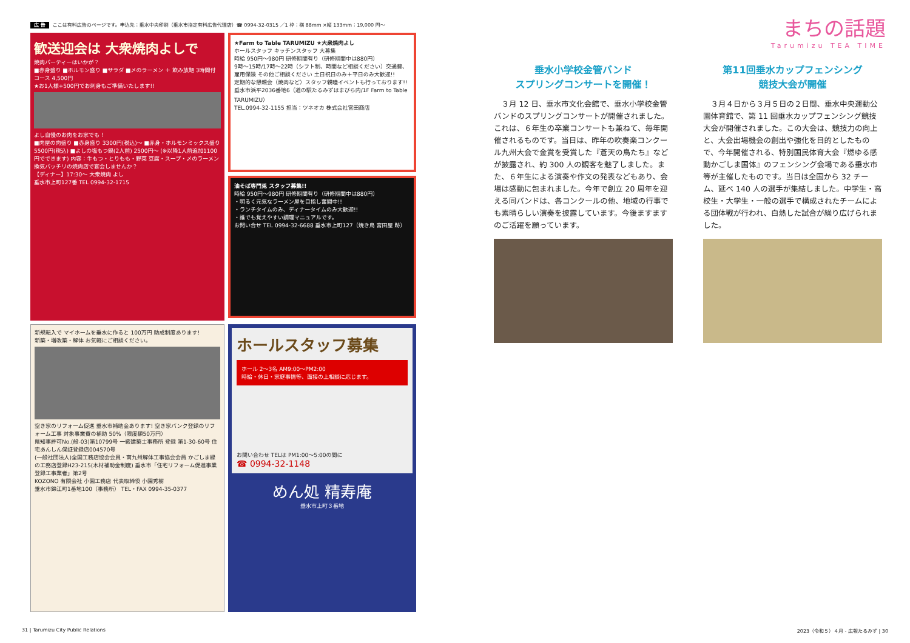広 告 ここは有料広告のページです。申込先：垂水中央印刷（垂水市指定有料広告代理店）☎ 0994-32-0315 ／1 枠：横 88mm ×縦 133mm：19,000 円〜
歓送迎会は 大衆焼肉よしで
焼肉パーティーはいかが？
■赤身盛り ■ホルモン盛り ■サラダ ■〆のラーメン ＋ 飲み放題 3時間付コース 4,500円
★お1人様+500円でお刺身もご準備いたします!!
よし自慢のお肉をお家でも！
■肉屋の肉盛り ■赤身盛り 3300円(税込)〜 ■赤身・ホルモンミックス盛り 5500円(税込) ■よしの塩もつ鍋(2人前) 2500円〜 (※以降1人前追加1100円でできます) 内容：牛もつ・とりもも・野菜 豆腐・スープ・〆のラーメン
換気バッチリの焼肉店で宴会しませんか？
【ディナー】17:30〜 大衆焼肉 よし
垂水市上町127番 TEL 0994-32-1715
★Farm to Table TARUMIZU ★大衆焼肉よし
ホールスタッフ キッチンスタッフ 大募集
時給 950円〜980円 研修期間有り（研修期間中は880円）
9時〜15時/17時〜22時（シフト制、時間など相談ください）交通費、雇用保険 その他ご相談ください 土日祝日のみ＋平日のみ大歓迎!!
定期的な懇親会（焼肉など）スタッフ親睦イベントも行っております!!
垂水市浜平2036番地6（道の駅たるみずはまびら内/1F Farm to Table TARUMIZU）
TEL.0994-32-1155 担当：ツネオカ 株式会社宮田商店
油そば専門兎 スタッフ募集!!
時給 950円〜980円 研修期間有り（研修期間中は880円）
・明るく元気なラーメン屋を目指し奮闘中!!
・ランチタイムのみ、ディナータイムのみ大歓迎!!
・誰でも覚えやすい調理マニュアルです。
お問い合せ TEL 0994-32-6688 垂水市上町127（焼き鳥 宮田屋 跡）
新規転入で マイホームを垂水に作ると 100万円 助成制度あります!
新築・増改築・解体 お気軽にご相談ください。
空き家のリフォーム促進 垂水市補助金あります! 空き家バンク登録のリフォーム工事 対象事業費の補助 50%（限度額50万円）
県知事許可No.(般-03)第10799号 一級建築士事務所 登録 第1-30-60号 住宅あんしん保証登録店004570号
(一般社団法人)全国工務店協会会員・南九州解体工事協会会員 かごしま緑の工務店登録H23-215(木材補助金制度) 垂水市「住宅リフォーム促進事業登録工事業者」第2号
KOZONO 有限会社 小園工務店 代表取締役 小園秀樹
垂水市錦江町1番地100（事務所） TEL・FAX 0994-35-0377
ホールスタッフ募集
ホール 2〜3名 AM9:00〜PM2:00
時給・休日・家庭事情等、面接の上相談に応じます。
お問い合わせ TELは PM1:00〜5:00の間に
☎ 0994-32-1148
めん処 精寿庵
垂水市上町３番地
まちの話題
Tarumizu TEA TIME
垂水小学校金管バンド
スプリングコンサートを開催！
３月 12 日、垂水市文化会館で、垂水小学校金管バンドのスプリングコンサートが開催されました。これは、６年生の卒業コンサートも兼ねて、毎年開催されるものです。当日は、昨年の吹奏楽コンクール九州大会で金賞を受賞した『蒼天の鳥たち』などが披露され、約 300 人の観客を魅了しました。また、６年生による演奏や作文の発表などもあり、会場は感動に包まれました。今年で創立 20 周年を迎える同バンドは、各コンクールの他、地域の行事でも素晴らしい演奏を披露しています。今後ますますのご活躍を願っています。
第11回垂水カップフェンシング
競技大会が開催
３月４日から３月５日の２日間、垂水中央運動公園体育館で、第 11 回垂水カップフェンシング競技大会が開催されました。この大会は、競技力の向上と、大会出場機会の創出や強化を目的としたもので、今年開催される、特別国民体育大会『燃ゆる感動かごしま国体』のフェンシング会場である垂水市等が主催したものです。当日は全国から 32 チーム、延べ 140 人の選手が集結しました。中学生・高校生・大学生・一般の選手で構成されたチームによる団体戦が行われ、白熱した試合が繰り広げられました。
31 | Tarumizu City Public Relations
2023（令和５）４月 - 広報たるみず | 30